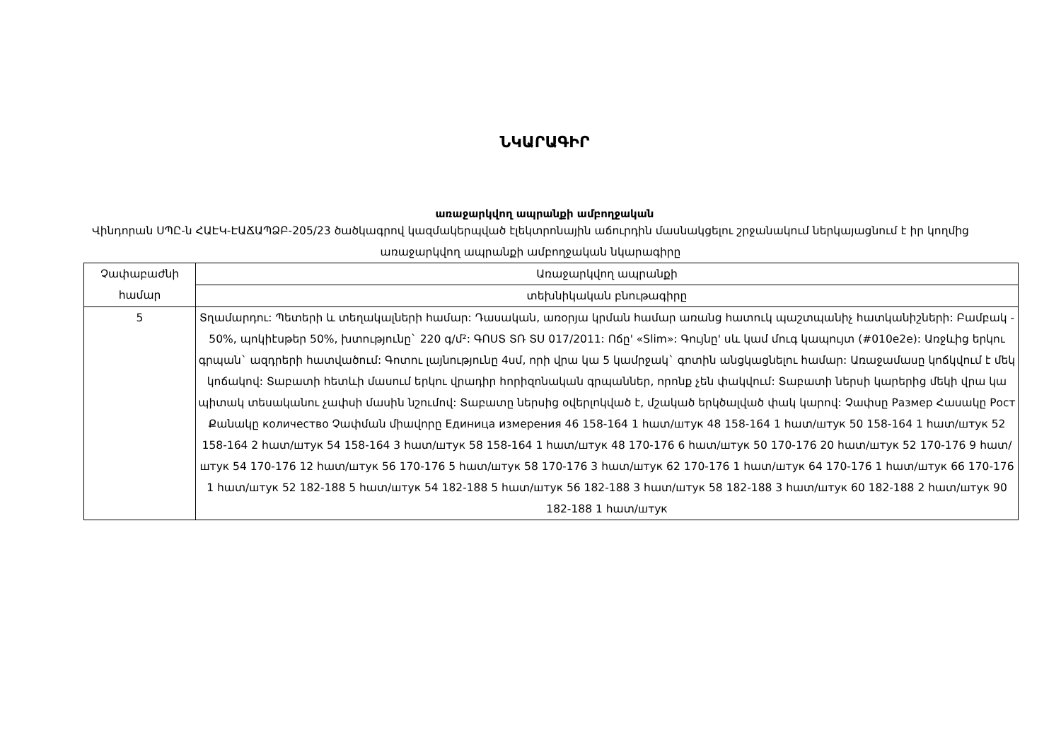ՆԿԱՐԱԳԻՐ
առաջարկվող ապրանքի ամբողջական
Վինդորան ՍՊԸ-ն ՀԱԷԿ-ԷԱՃԱՊՁԲ-205/23 ծածկագրով կազմակերպված էլեկտրոնային աճուրդին մասնակցելու շրջանակում ներկայացնում է իր կողմից առաջարկվող ապրանքի ամբողջական նկարագիրը
| Չափաբաժնի համար | Առաջարկվող ապրանքի |
| --- | --- |
| | տեխնիկական բնութագիրը |
| 5 | Տղամարդու: Պետերի և տեղակալների համար: Դասական, առօրյա կրման համար առանց հատուկ պաշտպանիչ հատկանիշների: Բամբակ - 50%, պոկիէսթեր 50%, խտությունը` 220 գ/մ²: ԳՈՍՏ ՏՌ ՏՍ 017/2011: Ոճը' «Slim»: Գույնը' սև կամ մուգ կապույտ (#010e2e): Առջևից երկու գրպան` ազդրերի հատվածում: Գոտու լայնությունը 4սմ, որի վրա կա 5 կամրջակ` գոտին անցկացնելու համար: Առաջամասը կոճկվում է մեկ կոճակով: Տաբատի հետևի մասում երկու վրադիր հորիզոնական գրպաններ, որոնք չեն փակվում: Տաբատի ներսի կարերից մեկի վրա կա պիտակ տեսականու չափսի մասին նշումով: Տաբատը ներսից օվերլոկված է, մշակած երկծալված փակ կարով: Չափսը Размер Հասակը Рост Քանակը количество Չափման միավորը Единица измерения 46 158-164 1 հատ/штук 48 158-164 1 հատ/штук 50 158-164 1 հատ/штук 52 158-164 2 հատ/штук 54 158-164 3 հատ/штук 58 158-164 1 հատ/штук 48 170-176 6 հատ/штук 50 170-176 20 հատ/штук 52 170-176 9 հատ/штук 54 170-176 12 հատ/штук 56 170-176 5 հատ/штук 58 170-176 3 հատ/штук 62 170-176 1 հատ/штук 64 170-176 1 հատ/штук 66 170-176 1 հատ/штук 52 182-188 5 հատ/штук 54 182-188 5 հատ/штук 56 182-188 3 հատ/штук 58 182-188 3 հատ/штук 60 182-188 2 հատ/штук 90 182-188 1 հատ/штук |